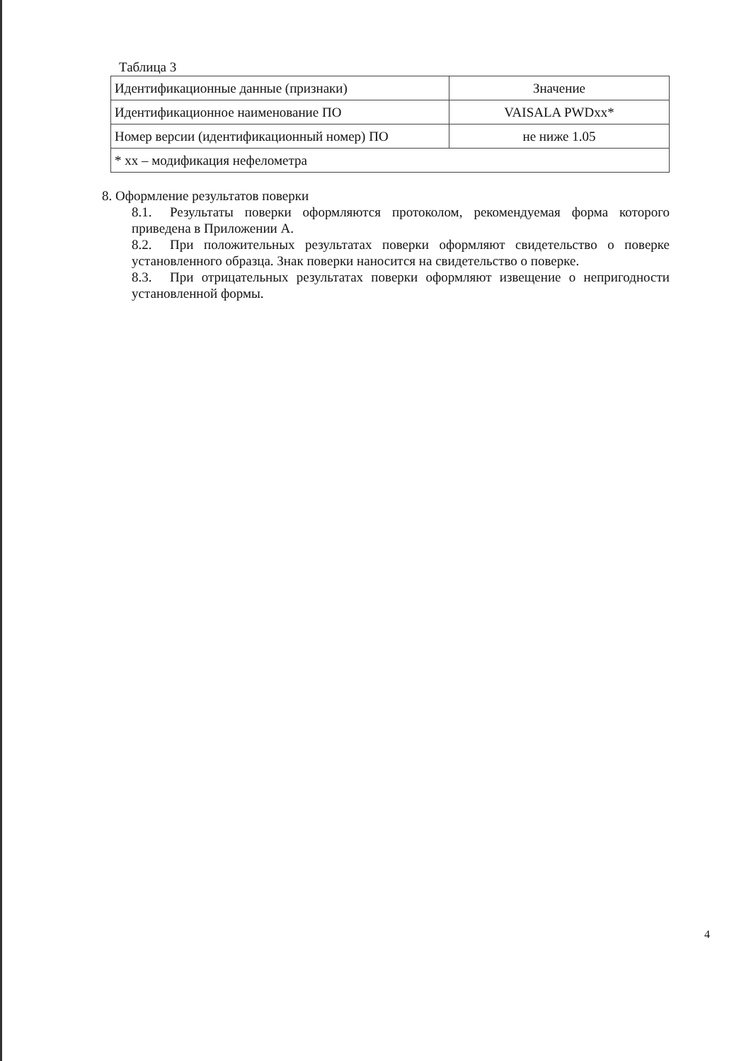Таблица 3
| Идентификационные данные (признаки) | Значение |
| Идентификационное наименование ПО | VAISALA PWDxx* |
| Номер версии (идентификационный номер) ПО | не ниже 1.05 |
| * xx – модификация нефелометра | |
8. Оформление результатов поверки
8.1. Результаты поверки оформляются протоколом, рекомендуемая форма которого приведена в Приложении А.
8.2. При положительных результатах поверки оформляют свидетельство о поверке установленного образца. Знак поверки наносится на свидетельство о поверке.
8.3. При отрицательных результатах поверки оформляют извещение о непригодности установленной формы.
4